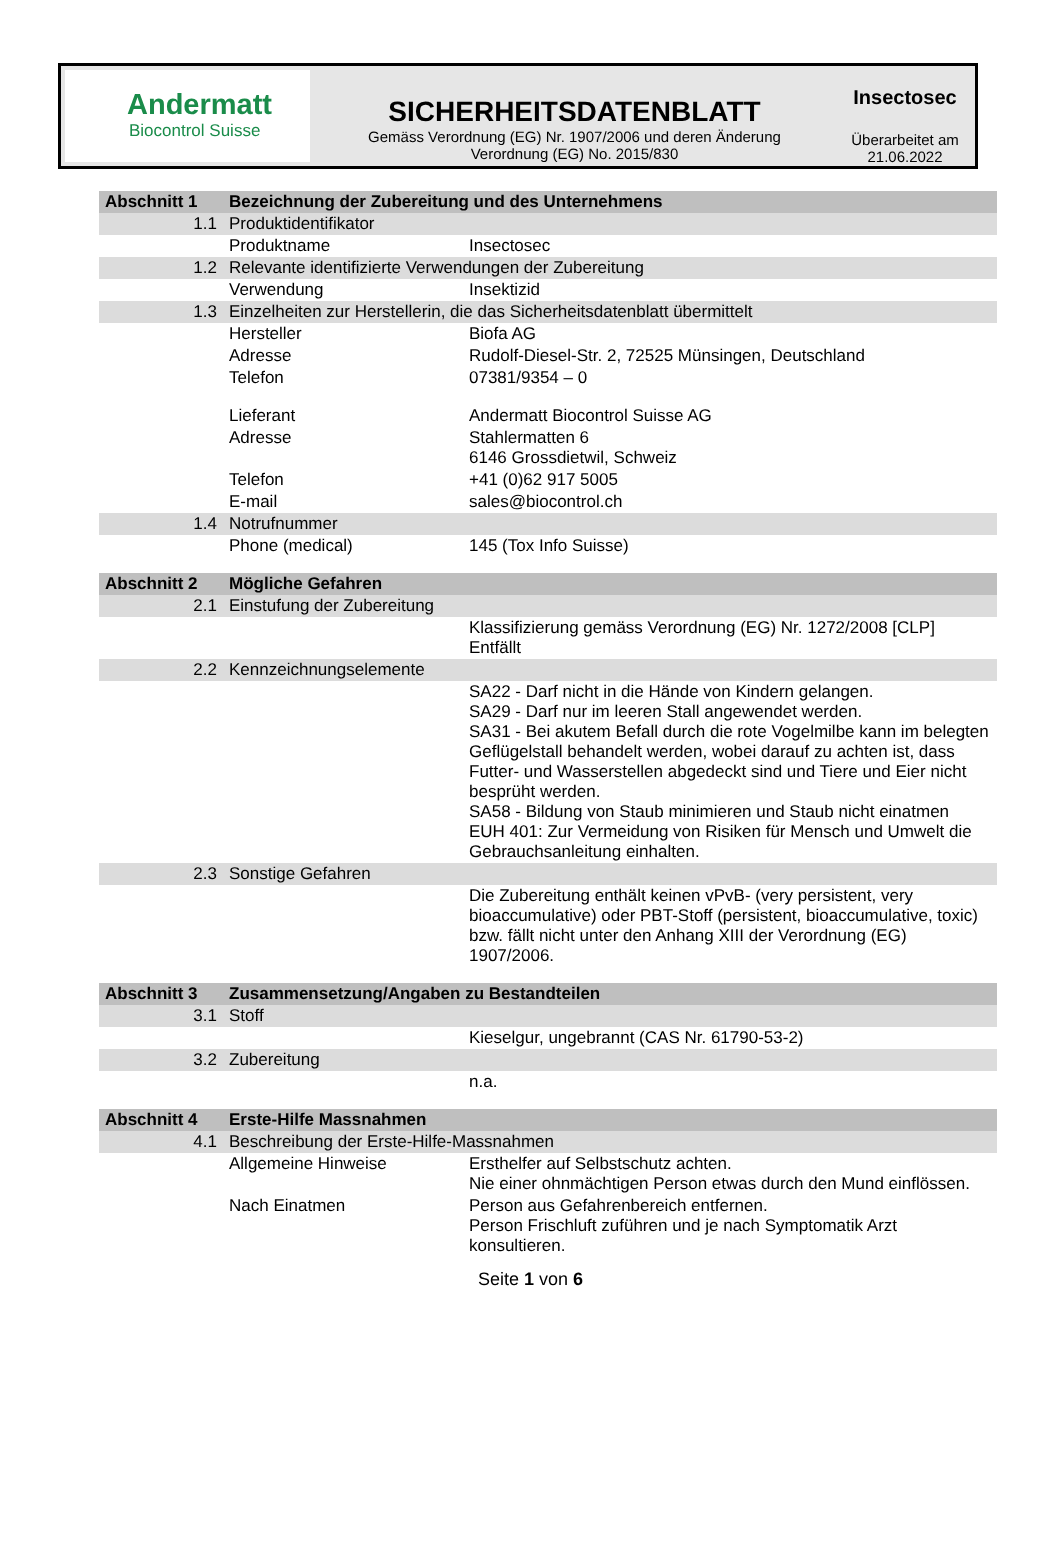Andermatt
Biocontrol Suisse
SICHERHEITSDATENBLATT
Gemäss Verordnung (EG) Nr. 1907/2006 und deren Änderung
Verordnung (EG) No. 2015/830
Insectosec
Überarbeitet am
21.06.2022
| Abschnitt 1 | Bezeichnung der Zubereitung und des Unternehmens | |
| 1.1 | Produktidentifikator | |
| | Produktname | Insectosec |
| 1.2 | Relevante identifizierte Verwendungen der Zubereitung | |
| | Verwendung | Insektizid |
| 1.3 | Einzelheiten zur Herstellerin, die das Sicherheitsdatenblatt übermittelt | |
| | Hersteller | Biofa AG |
| | Adresse | Rudolf-Diesel-Str. 2, 72525 Münsingen, Deutschland |
| | Telefon | 07381/9354 – 0 |
| | Lieferant | Andermatt Biocontrol Suisse AG |
| | Adresse | Stahlermatten 6 6146 Grossdietwil, Schweiz |
| | Telefon | +41 (0)62 917 5005 |
| | E-mail | sales@biocontrol.ch |
| 1.4 | Notrufnummer | |
| | Phone (medical) | 145 (Tox Info Suisse) |
| Abschnitt 2 | Mögliche Gefahren | |
| 2.1 | Einstufung der Zubereitung | |
| | | Klassifizierung gemäss Verordnung (EG) Nr. 1272/2008 [CLP] Entfällt |
| 2.2 | Kennzeichnungselemente | |
| | | SA22 - Darf nicht in die Hände von Kindern gelangen. SA29 - Darf nur im leeren Stall angewendet werden. SA31 - Bei akutem Befall durch die rote Vogelmilbe kann im belegten Geflügelstall behandelt werden, wobei darauf zu achten ist, dass Futter- und Wasserstellen abgedeckt sind und Tiere und Eier nicht besprüht werden. SA58 - Bildung von Staub minimieren und Staub nicht einatmen EUH 401: Zur Vermeidung von Risiken für Mensch und Umwelt die Gebrauchsanleitung einhalten. |
| 2.3 | Sonstige Gefahren | |
| | | Die Zubereitung enthält keinen vPvB- (very persistent, very bioaccumulative) oder PBT-Stoff (persistent, bioaccumulative, toxic) bzw. fällt nicht unter den Anhang XIII der Verordnung (EG) 1907/2006. |
| Abschnitt 3 | Zusammensetzung/Angaben zu Bestandteilen | |
| 3.1 | Stoff | |
| | | Kieselgur, ungebrannt (CAS Nr. 61790-53-2) |
| 3.2 | Zubereitung | |
| | | n.a. |
| Abschnitt 4 | Erste-Hilfe Massnahmen | |
| 4.1 | Beschreibung der Erste-Hilfe-Massnahmen | |
| | Allgemeine Hinweise | Ersthelfer auf Selbstschutz achten. Nie einer ohnmächtigen Person etwas durch den Mund einflössen. |
| | Nach Einatmen | Person aus Gefahrenbereich entfernen. Person Frischluft zuführen und je nach Symptomatik Arzt konsultieren. |
Seite 1 von 6